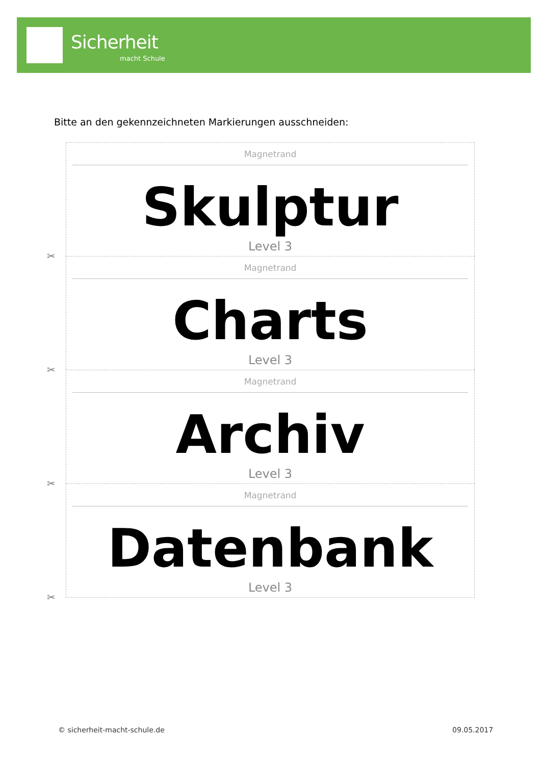Sicherheit
macht Schule
Bitte an den gekennzeichneten Markierungen ausschneiden:
Magnetrand
Skulptur
Level 3
✂
Magnetrand
Charts
Level 3
✂
Magnetrand
Archiv
Level 3
✂
Magnetrand
Datenbank
Level 3
✂
© sicherheit-macht-schule.de 09.05.2017